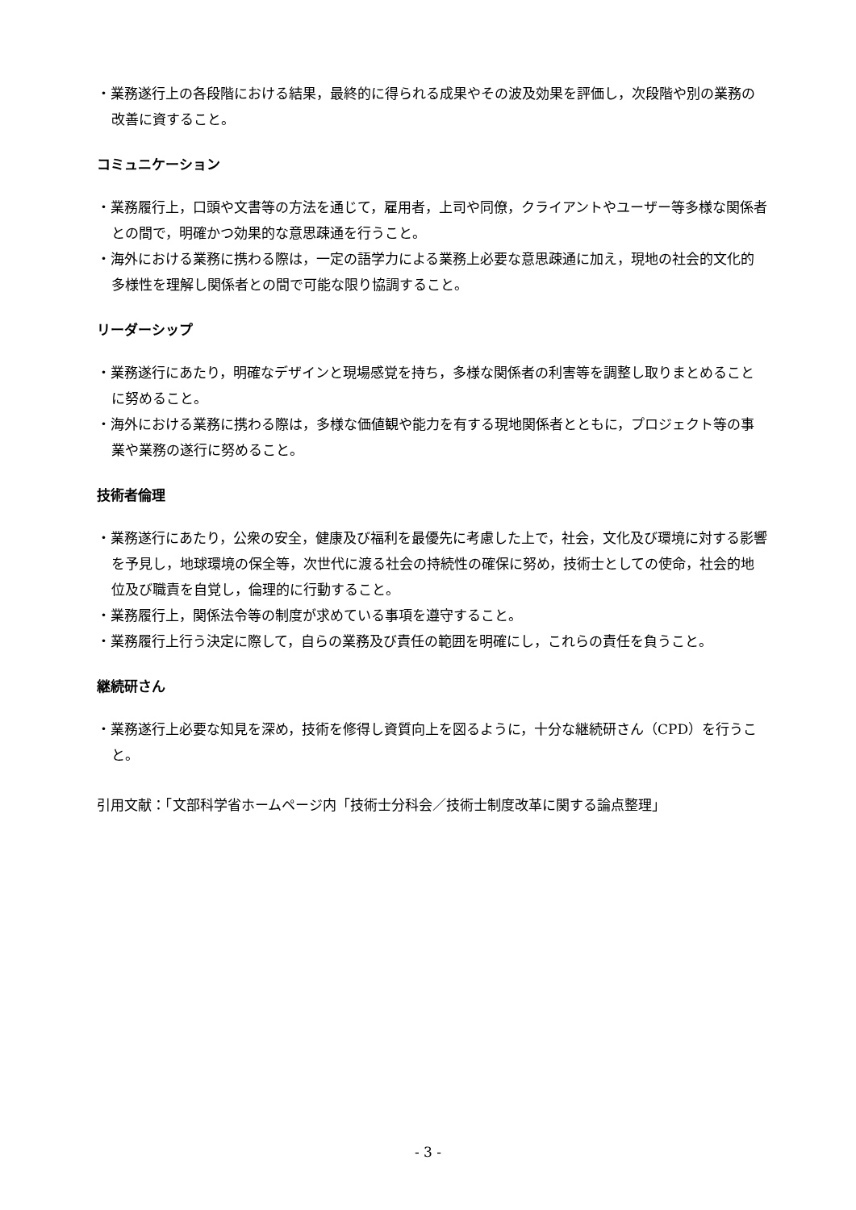・業務遂行上の各段階における結果，最終的に得られる成果やその波及効果を評価し，次段階や別の業務の改善に資すること。
コミュニケーション
・業務履行上，口頭や文書等の方法を通じて，雇用者，上司や同僚，クライアントやユーザー等多様な関係者との間で，明確かつ効果的な意思疎通を行うこと。
・海外における業務に携わる際は，一定の語学力による業務上必要な意思疎通に加え，現地の社会的文化的多様性を理解し関係者との間で可能な限り協調すること。
リーダーシップ
・業務遂行にあたり，明確なデザインと現場感覚を持ち，多様な関係者の利害等を調整し取りまとめることに努めること。
・海外における業務に携わる際は，多様な価値観や能力を有する現地関係者とともに，プロジェクト等の事業や業務の遂行に努めること。
技術者倫理
・業務遂行にあたり，公衆の安全，健康及び福利を最優先に考慮した上で，社会，文化及び環境に対する影響を予見し，地球環境の保全等，次世代に渡る社会の持続性の確保に努め，技術士としての使命，社会的地位及び職責を自覚し，倫理的に行動すること。
・業務履行上，関係法令等の制度が求めている事項を遵守すること。
・業務履行上行う決定に際して，自らの業務及び責任の範囲を明確にし，これらの責任を負うこと。
継続研さん
・業務遂行上必要な知見を深め，技術を修得し資質向上を図るように，十分な継続研さん（CPD）を行うこと。
引用文献：「文部科学省ホームページ内「技術士分科会／技術士制度改革に関する論点整理」
- 3 -